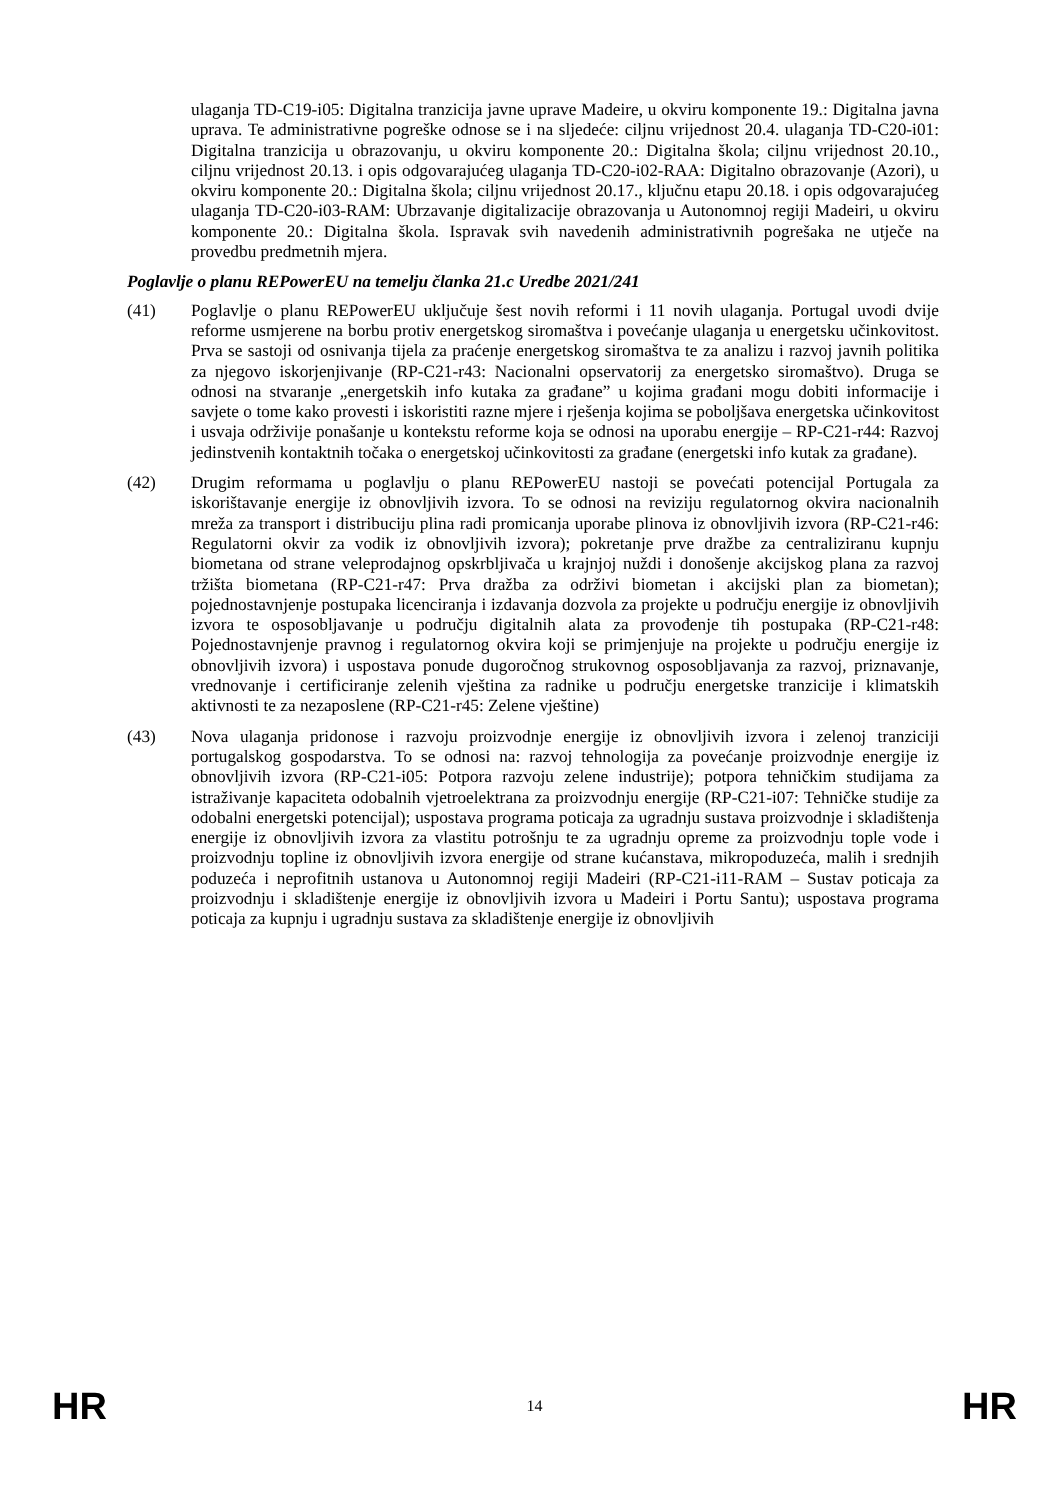ulaganja TD-C19-i05: Digitalna tranzicija javne uprave Madeire, u okviru komponente 19.: Digitalna javna uprava. Te administrativne pogreške odnose se i na sljedeće: ciljnu vrijednost 20.4. ulaganja TD-C20-i01: Digitalna tranzicija u obrazovanju, u okviru komponente 20.: Digitalna škola; ciljnu vrijednost 20.10., ciljnu vrijednost 20.13. i opis odgovarajućeg ulaganja TD-C20-i02-RAA: Digitalno obrazovanje (Azori), u okviru komponente 20.: Digitalna škola; ciljnu vrijednost 20.17., ključnu etapu 20.18. i opis odgovarajućeg ulaganja TD-C20-i03-RAM: Ubrzavanje digitalizacije obrazovanja u Autonomnoj regiji Madeiri, u okviru komponente 20.: Digitalna škola. Ispravak svih navedenih administrativnih pogrešaka ne utječe na provedbu predmetnih mjera.
Poglavlje o planu REPowerEU na temelju članka 21.c Uredbe 2021/241
(41) Poglavlje o planu REPowerEU uključuje šest novih reformi i 11 novih ulaganja. Portugal uvodi dvije reforme usmjerene na borbu protiv energetskog siromaštva i povećanje ulaganja u energetsku učinkovitost. Prva se sastoji od osnivanja tijela za praćenje energetskog siromaštva te za analizu i razvoj javnih politika za njegovo iskorjenjivanje (RP-C21-r43: Nacionalni opservatorij za energetsko siromaštvo). Druga se odnosi na stvaranje „energetskih info kutaka za građane” u kojima građani mogu dobiti informacije i savjete o tome kako provesti i iskoristiti razne mjere i rješenja kojima se poboljšava energetska učinkovitost i usvaja održivije ponašanje u kontekstu reforme koja se odnosi na uporabu energije – RP-C21-r44: Razvoj jedinstvenih kontaktnih točaka o energetskoj učinkovitosti za građane (energetski info kutak za građane).
(42) Drugim reformama u poglavlju o planu REPowerEU nastoji se povećati potencijal Portugala za iskorištavanje energije iz obnovljivih izvora. To se odnosi na reviziju regulatornog okvira nacionalnih mreža za transport i distribuciju plina radi promicanja uporabe plinova iz obnovljivih izvora (RP-C21-r46: Regulatorni okvir za vodik iz obnovljivih izvora); pokretanje prve dražbe za centraliziranu kupnju biometana od strane veleprodajnog opskrbljivača u krajnjoj nuždi i donošenje akcijskog plana za razvoj tržišta biometana (RP-C21-r47: Prva dražba za održivi biometan i akcijski plan za biometan); pojednostavnjenje postupaka licenciranja i izdavanja dozvola za projekte u području energije iz obnovljivih izvora te osposobljavanje u području digitalnih alata za provođenje tih postupaka (RP-C21-r48: Pojednostavnjenje pravnog i regulatornog okvira koji se primjenjuje na projekte u području energije iz obnovljivih izvora) i uspostava ponude dugoročnog strukovnog osposobljavanja za razvoj, priznavanje, vrednovanje i certificiranje zelenih vještina za radnike u području energetske tranzicije i klimatskih aktivnosti te za nezaposlene (RP-C21-r45: Zelene vještine)
(43) Nova ulaganja pridonose i razvoju proizvodnje energije iz obnovljivih izvora i zelenoj tranziciji portugalskog gospodarstva. To se odnosi na: razvoj tehnologija za povećanje proizvodnje energije iz obnovljivih izvora (RP-C21-i05: Potpora razvoju zelene industrije); potpora tehničkim studijama za istraživanje kapaciteta odobalnih vjetroelektrana za proizvodnju energije (RP-C21-i07: Tehničke studije za odobalni energetski potencijal); uspostava programa poticaja za ugradnju sustava proizvodnje i skladištenja energije iz obnovljivih izvora za vlastitu potrošnju te za ugradnju opreme za proizvodnju tople vode i proizvodnju topline iz obnovljivih izvora energije od strane kućanstava, mikropoduzeća, malih i srednjih poduzeća i neprofitnih ustanova u Autonomnoj regiji Madeiri (RP-C21-i11-RAM – Sustav poticaja za proizvodnju i skladištenje energije iz obnovljivih izvora u Madeiri i Portu Santu); uspostava programa poticaja za kupnju i ugradnju sustava za skladištenje energije iz obnovljivih
HR 14 HR